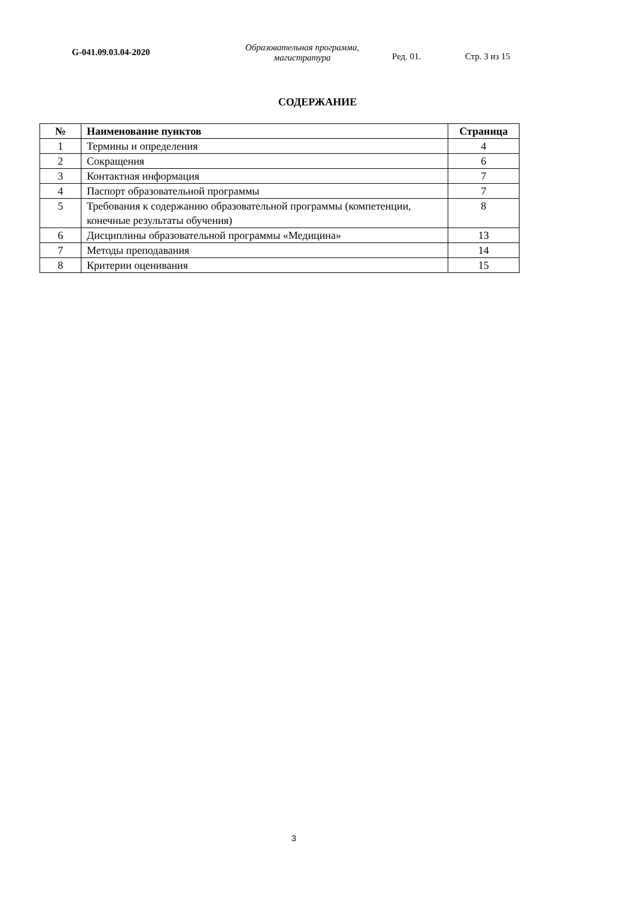G-041.09.03.04-2020
Образовательная программа,
магистратура
Ред. 01. Стр. 3 из 15
СОДЕРЖАНИЕ
| № | Наименование пунктов | Страница |
| --- | --- | --- |
| 1 | Термины и определения | 4 |
| 2 | Сокращения | 6 |
| 3 | Контактная информация | 7 |
| 4 | Паспорт образовательной программы | 7 |
| 5 | Требования к содержанию образовательной программы (компетенции, конечные результаты обучения) | 8 |
| 6 | Дисциплины образовательной программы «Медицина» | 13 |
| 7 | Методы преподавания | 14 |
| 8 | Критерии оценивания | 15 |
3